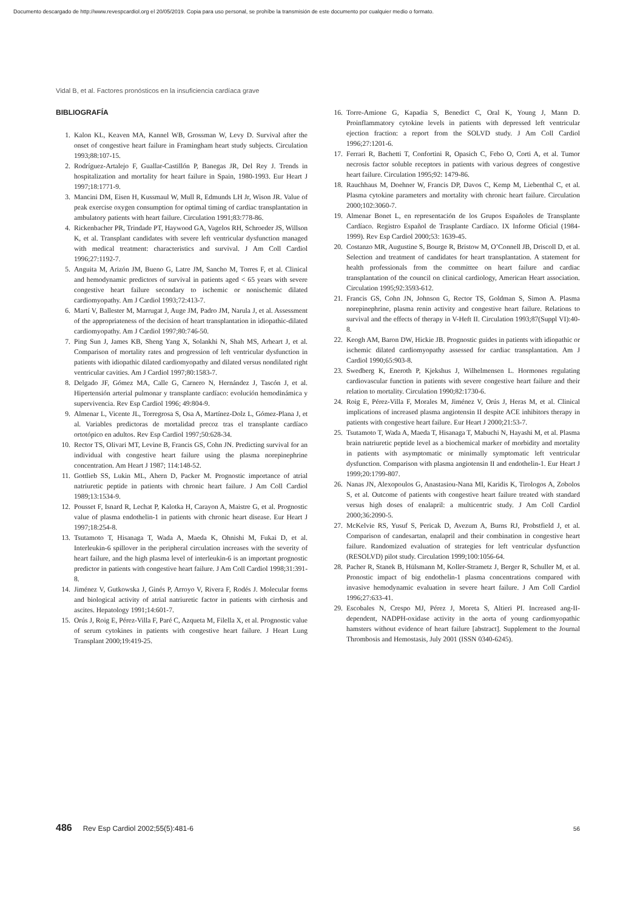Documento descargado de http://www.revespcardiol.org el 20/05/2019. Copia para uso personal, se prohíbe la transmisión de este documento por cualquier medio o formato.
Vidal B, et al. Factores pronósticos en la insuficiencia cardíaca grave
BIBLIOGRAFÍA
1. Kalon KL, Keaven MA, Kannel WB, Grossman W, Levy D. Survival after the onset of congestive heart failure in Framingham heart study subjects. Circulation 1993;88:107-15.
2. Rodríguez-Artalejo F, Guallar-Castillón P, Banegas JR, Del Rey J. Trends in hospitalization and mortality for heart failure in Spain, 1980-1993. Eur Heart J 1997;18:1771-9.
3. Mancini DM, Eisen H, Kussmaul W, Mull R, Edmunds LH Jr, Wison JR. Value of peak exercise oxygen consumption for optimal timing of cardiac transplantation in ambulatory patients with heart failure. Circulation 1991;83:778-86.
4. Rickenbacher PR, Trindade PT, Haywood GA, Vagelos RH, Schroeder JS, Willson K, et al. Transplant candidates with severe left ventricular dysfunction managed with medical treatment: characteristics and survival. J Am Coll Cardiol 1996;27:1192-7.
5. Anguita M, Arizón JM, Bueno G, Latre JM, Sancho M, Torres F, et al. Clinical and hemodynamic predictors of survival in patients aged < 65 years with severe congestive heart failure secondary to ischemic or nonischemic dilated cardiomyopathy. Am J Cardiol 1993;72:413-7.
6. Martí V, Ballester M, Marrugat J, Auge JM, Padro JM, Narula J, et al. Assessment of the appropriateness of the decision of heart transplantation in idiopathic-dilated cardiomyopathy. Am J Cardiol 1997;80:746-50.
7. Ping Sun J, James KB, Sheng Yang X, Solankhi N, Shah MS, Arheart J, et al. Comparison of mortality rates and progression of left ventricular dysfunction in patients with idiopathic dilated cardiomyopathy and dilated versus nondilated right ventricular cavities. Am J Cardiol 1997;80:1583-7.
8. Delgado JF, Gómez MA, Calle G, Carnero N, Hernández J, Tascón J, et al. Hipertensión arterial pulmonar y transplante cardíaco: evolución hemodinámica y supervivencia. Rev Esp Cardiol 1996; 49:804-9.
9. Almenar L, Vicente JL, Torregrosa S, Osa A, Martínez-Dolz L, Gómez-Plana J, et al. Variables predictoras de mortalidad precoz tras el transplante cardíaco ortotópico en adultos. Rev Esp Cardiol 1997;50:628-34.
10. Rector TS, Olivari MT, Levine B, Francis GS, Cohn JN. Predicting survival for an individual with congestive heart failure using the plasma norepinephrine concentration. Am Heart J 1987; 114:148-52.
11. Gottlieb SS, Lukin ML, Ahern D, Packer M. Prognostic importance of atrial natriuretic peptide in patients with chronic heart failure. J Am Coll Cardiol 1989;13:1534-9.
12. Pousset F, Isnard R, Lechat P, Kalotka H, Carayon A, Maistre G, et al. Prognostic value of plasma endothelin-1 in patients with chronic heart disease. Eur Heart J 1997;18:254-8.
13. Tsutamoto T, Hisanaga T, Wada A, Maeda K, Ohnishi M, Fukai D, et al. Interleukin-6 spillover in the peripheral circulation increases with the severity of heart failure, and the high plasma level of interleukin-6 is an important prognostic predictor in patients with congestive heart failure. J Am Coll Cardiol 1998;31:391-8.
14. Jiménez V, Gutkowska J, Ginés P, Arroyo V, Rivera F, Rodés J. Molecular forms and biological activity of atrial natriuretic factor in patients with cirrhosis and ascites. Hepatology 1991;14:601-7.
15. Orús J, Roig E, Pérez-Villa F, Paré C, Azqueta M, Filella X, et al. Prognostic value of serum cytokines in patients with congestive heart failure. J Heart Lung Transplant 2000;19:419-25.
16. Torre-Amione G, Kapadia S, Benedict C, Oral K, Young J, Mann D. Proinflammatory cytokine levels in patients with depressed left ventricular ejection fraction: a report from the SOLVD study. J Am Coll Cardiol 1996;27:1201-6.
17. Ferrari R, Bachetti T, Confortini R, Opasich C, Febo O, Corti A, et al. Tumor necrosis factor soluble receptors in patients with various degrees of congestive heart failure. Circulation 1995;92: 1479-86.
18. Rauchhaus M, Doehner W, Francis DP, Davos C, Kemp M, Liebenthal C, et al. Plasma cytokine parameters and mortality with chronic heart failure. Circulation 2000;102:3060-7.
19. Almenar Bonet L, en representación de los Grupos Españoles de Transplante Cardíaco. Registro Español de Trasplante Cardíaco. IX Informe Oficial (1984-1999). Rev Esp Cardiol 2000;53: 1639-45.
20. Costanzo MR, Augustine S, Bourge R, Bristow M, O’Connell JB, Driscoll D, et al. Selection and treatment of candidates for heart transplantation. A statement for health professionals from the committee on heart failure and cardiac transplantation of the council on clinical cardiology, American Heart association. Circulation 1995;92:3593-612.
21. Francis GS, Cohn JN, Johnson G, Rector TS, Goldman S, Simon A. Plasma norepinephrine, plasma renin activity and congestive heart failure. Relations to survival and the effects of therapy in V-Heft II. Circulation 1993;87(Suppl VI):40-8.
22. Keogh AM, Baron DW, Hickie JB. Prognostic guides in patients with idiopathic or ischemic dilated cardiomyopathy assessed for cardiac transplantation. Am J Cardiol 1990;65:903-8.
23. Swedberg K, Eneroth P, Kjekshus J, Wilhelmensen L. Hormones regulating cardiovascular function in patients with severe congestive heart failure and their relation to mortality. Circulation 1990;82:1730-6.
24. Roig E, Pérez-Villa F, Morales M, Jiménez V, Orús J, Heras M, et al. Clinical implications of increased plasma angiotensin II despite ACE inhibitors therapy in patients with congestive heart failure. Eur Heart J 2000;21:53-7.
25. Tsutamoto T, Wada A, Maeda T, Hisanaga T, Mabuchi N, Hayashi M, et al. Plasma brain natriuretic peptide level as a biochemical marker of morbidity and mortality in patients with asymptomatic or minimally symptomatic left ventricular dysfunction. Comparison with plasma angiotensin II and endothelin-1. Eur Heart J 1999;20:1799-807.
26. Nanas JN, Alexopoulos G, Anastasiou-Nana MI, Karidis K, Tirologos A, Zobolos S, et al. Outcome of patients with congestive heart failure treated with standard versus high doses of enalapril: a multicentric study. J Am Coll Cardiol 2000;36:2090-5.
27. McKelvie RS, Yusuf S, Pericak D, Avezum A, Burns RJ, Probstfield J, et al. Comparison of candesartan, enalapril and their combination in congestive heart failure. Randomized evaluation of strategies for left ventricular dysfunction (RESOLVD) pilot study. Circulation 1999;100:1056-64.
28. Pacher R, Stanek B, Hülsmann M, Koller-Strametz J, Berger R, Schuller M, et al. Pronostic impact of big endothelin-1 plasma concentrations compared with invasive hemodynamic evaluation in severe heart failure. J Am Coll Cardiol 1996;27:633-41.
29. Escobales N, Crespo MJ, Pérez J, Moreta S, Altieri PI. Increased ang-II-dependent, NADPH-oxidase activity in the aorta of young cardiomyopathic hamsters without evidence of heart failure [abstract]. Supplement to the Journal Thrombosis and Hemostasis, July 2001 (ISSN 0340-6245).
486 Rev Esp Cardiol 2002;55(5):481-6 56